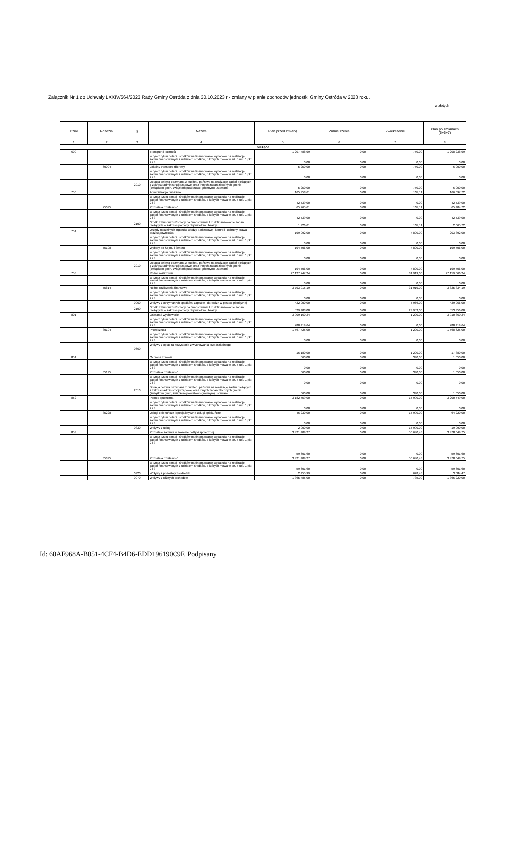Załącznik Nr 1 do Uchwały LXXIV/564/2023 Rady Gminy Ostróda z dnia 30.10.2023 r - zmiany w planie dochodów jednostki Gminy Ostróda w 2023 roku.
w złotych
| Dział | Rozdział | § | Nazwa | Plan przed zmianą | Zmniejszenie | Zwiększenie | Plan po zmianach (5+6+7) |
| --- | --- | --- | --- | --- | --- | --- | --- |
| 1 | 2 | 3 | 4 | 5 | 6 | 7 | 8 |
| bieżące | | | | | | | |
| 600 | | | Transport i łączność | 1 207 488,99 | 0,00 | 750,00 | 1 208 238,99 |
| | | | w tym z tytułu dotacji i środków na finansowanie wydatków na realizację zadań finansowanych z udziałem środków, o których mowa w art. 5 ust. 1 pkt 2 i 3 | 0,00 | 0,00 | 0,00 | 0,00 |
| | 60004 | | Lokalny transport zbiorowy | 5 250,00 | 0,00 | 750,00 | 6 000,00 |
| | | | w tym z tytułu dotacji i środków na finansowanie wydatków na realizację zadań finansowanych z udziałem środków, o których mowa w art. 5 ust. 1 pkt 2 i 3 | 0,00 | 0,00 | 0,00 | 0,00 |
| | | 2010 | Dotacja celowa otrzymana z budżetu państwa na realizację zadań bieżących z zakresu administracji rządowej oraz innych zadań zleconych gminie (związkom gmin, związkom powiatowo-gminnym) ustawami | 5 250,00 | 0,00 | 750,00 | 6 000,00 |
| 750 | | | Administracja publiczna | 165 958,61 | 0,00 | 139,11 | 166 097,72 |
| | | | w tym z tytułu dotacji i środków na finansowanie wydatków na realizację zadań finansowanych z udziałem środków, o których mowa w art. 5 ust. 1 pkt 2 i 3 | 42 739,00 | 0,00 | 0,00 | 42 739,00 |
| | 75095 | | Pozostała działalność | 65 265,61 | 0,00 | 139,11 | 65 404,72 |
| | | | w tym z tytułu dotacji i środków na finansowanie wydatków na realizację zadań finansowanych z udziałem środków, o których mowa w art. 5 ust. 1 pkt 2 i 3 | 42 739,00 | 0,00 | 0,00 | 42 739,00 |
| | | 2100 | Środki z Funduszu Pomocy na finansowanie lub dofinansowanie zadań bieżących w zakresie pomocy obywatelom Ukrainy | 1 926,61 | 0,00 | 139,11 | 2 065,72 |
| 751 | | | Urzędy naczelnych organów władzy państwowej, kontroli i ochrony prawa oraz sądownictwa | 199 092,00 | 0,00 | 4 800,00 | 203 892,00 |
| | | | w tym z tytułu dotacji i środków na finansowanie wydatków na realizację zadań finansowanych z udziałem środków, o których mowa w art. 5 ust. 1 pkt 2 i 3 | 0,00 | 0,00 | 0,00 | 0,00 |
| | 75108 | | Wybory do Sejmu i Senatu | 194 706,00 | 0,00 | 4 800,00 | 199 506,00 |
| | | | w tym z tytułu dotacji i środków na finansowanie wydatków na realizację zadań finansowanych z udziałem środków, o których mowa w art. 5 ust. 1 pkt 2 i 3 | 0,00 | 0,00 | 0,00 | 0,00 |
| | | 2010 | Dotacja celowa otrzymana z budżetu państwa na realizację zadań bieżących z zakresu administracji rządowej oraz innych zadań zleconych gminie (związkom gmin, związkom powiatowo-gminnym) ustawami | 194 706,00 | 0,00 | 4 800,00 | 199 506,00 |
| 758 | | | Różne rozliczenia | 27 127 747,24 | 0,00 | 31 919,00 | 27 159 666,24 |
| | | | w tym z tytułu dotacji i środków na finansowanie wydatków na realizację zadań finansowanych z udziałem środków, o których mowa w art. 5 ust. 1 pkt 2 i 3 | 0,00 | 0,00 | 0,00 | 0,00 |
| | 75814 | | Różne rozliczenia finansowe | 3 793 915,19 | 0,00 | 31 919,00 | 3 825 834,19 |
| | | | w tym z tytułu dotacji i środków na finansowanie wydatków na realizację zadań finansowanych z udziałem środków, o których mowa w art. 5 ust. 1 pkt 2 i 3 | 0,00 | 0,00 | 0,00 | 0,00 |
| | | 0960 | Wpływy z otrzymanych spadków, zapisów i darowizn w postaci pieniężnej | 432 000,00 | 0,00 | 7 966,00 | 439 966,00 |
| | | 2100 | Środki z Funduszu Pomocy na finansowanie lub dofinansowanie zadań bieżących w zakresie pomocy obywatelom Ukrainy | 529 403,00 | 0,00 | 23 953,00 | 553 356,00 |
| 801 | | | Oświata i wychowanie | 3 909 160,24 | 0,00 | 1 200,00 | 3 910 360,24 |
| | | | w tym z tytułu dotacji i środków na finansowanie wydatków na realizację zadań finansowanych z udziałem środków, o których mowa w art. 5 ust. 1 pkt 2 i 3 | 780 419,64 | 0,00 | 0,00 | 780 419,64 |
| | 80104 | | Przedszkola | 1 567 425,00 | 0,00 | 1 200,00 | 1 568 625,00 |
| | | | w tym z tytułu dotacji i środków na finansowanie wydatków na realizację zadań finansowanych z udziałem środków, o których mowa w art. 5 ust. 1 pkt 2 i 3 | 0,00 | 0,00 | 0,00 | 0,00 |
| | | 0660 | Wpływy z opłat za korzystanie z wychowania przedszkolnego | 16 180,00 | 0,00 | 1 200,00 | 17 380,00 |
| 851 | | | Ochrona zdrowia | 660,00 | 0,00 | 390,00 | 1 050,00 |
| | | | w tym z tytułu dotacji i środków na finansowanie wydatków na realizację zadań finansowanych z udziałem środków, o których mowa w art. 5 ust. 1 pkt 2 i 3 | 0,00 | 0,00 | 0,00 | 0,00 |
| | 85195 | | Pozostała działalność | 660,00 | 0,00 | 390,00 | 1 050,00 |
| | | | w tym z tytułu dotacji i środków na finansowanie wydatków na realizację zadań finansowanych z udziałem środków, o których mowa w art. 5 ust. 1 pkt 2 i 3 | 0,00 | 0,00 | 0,00 | 0,00 |
| | | 2010 | Dotacja celowa otrzymana z budżetu państwa na realizację zadań bieżących z zakresu administracji rządowej oraz innych zadań zleconych gminie (związkom gmin, związkom powiatowo-gminnym) ustawami | 660,00 | 0,00 | 390,00 | 1 050,00 |
| 852 | | | Pomoc społeczna | 3 182 559,00 | 0,00 | 17 990,00 | 3 200 549,00 |
| | | | w tym z tytułu dotacji i środków na finansowanie wydatków na realizację zadań finansowanych z udziałem środków, o których mowa w art. 5 ust. 1 pkt 2 i 3 | 0,00 | 0,00 | 0,00 | 0,00 |
| | 85228 | | Usługi opiekuńcze i specjalistyczne usługi opiekuńcze | 46 230,00 | 0,00 | 17 990,00 | 64 220,00 |
| | | | w tym z tytułu dotacji i środków na finansowanie wydatków na realizację zadań finansowanych z udziałem środków, o których mowa w art. 5 ust. 1 pkt 2 i 3 | 0,00 | 0,00 | 0,00 | 0,00 |
| | | 0830 | Wpływy z usług | 2 000,00 | 0,00 | 17 990,00 | 19 990,00 |
| 853 | | | Pozostałe zadania w zakresie polityki społecznej | 3 421 409,27 | 0,00 | 56 640,48 | 3 478 049,75 |
| | | | w tym z tytułu dotacji i środków na finansowanie wydatków na realizację zadań finansowanych z udziałem środków, o których mowa w art. 5 ust. 1 pkt 2 i 3 | 59 601,60 | 0,00 | 0,00 | 59 601,60 |
| | 85395 | | Pozostała działalność | 3 421 409,27 | 0,00 | 56 640,48 | 3 478 049,75 |
| | | | w tym z tytułu dotacji i środków na finansowanie wydatków na realizację zadań finansowanych z udziałem środków, o których mowa w art. 5 ust. 1 pkt 2 i 3 | 59 601,60 | 0,00 | 0,00 | 59 601,60 |
| | | 0920 | Wpływy z pozostałych odsetek | 2 455,99 | 0,00 | 628,48 | 3 084,47 |
| | | 0970 | Wpływy z różnych dochodów | 1 365 485,00 | 0,00 | 735,00 | 1 366 220,00 |
Id: 60AF968A-B051-4CF4-B4D6-EDD196190C9F. Podpisany